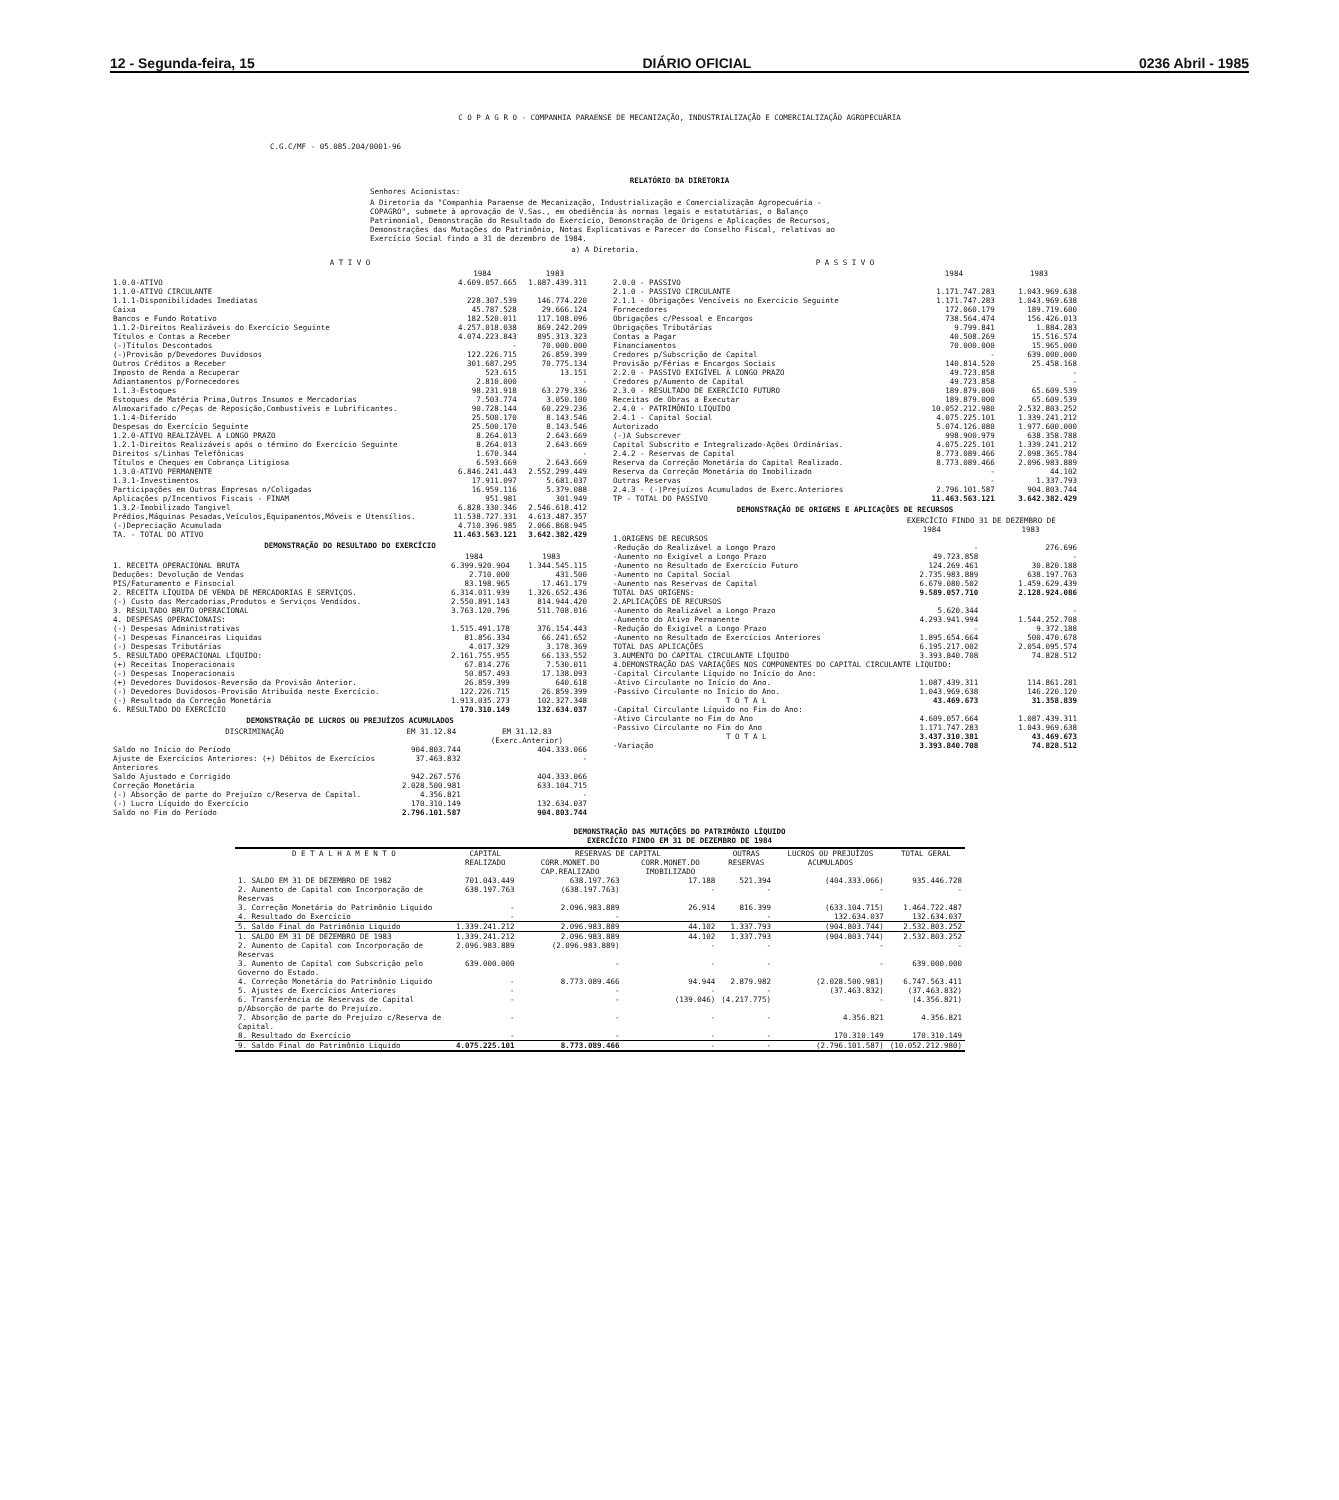12 - Segunda-feira, 15 DIÁRIO OFICIAL 0236 Abril - 1985
C O P A G R O - COMPANHIA PARAENSE DE MECANIZAÇÃO, INDUSTRIALIZAÇÃO E COMERCIALIZAÇÃO AGROPECUÁRIA
C.G.C/MF - 05.085.204/0001-96
RELATÓRIO DA DIRETORIA
Senhores Acionistas:
A Diretoria da "Companhia Paraense de Mecanização, Industrialização e Comercialização Agropecuária - COPAGRO", submete à aprovação de V.Sas., em obediência às normas legais e estatutárias, o Balanço Patrimonial, Demonstração do Resultado do Exercício, Demonstração de Origens e Aplicações de Recursos, Demonstrações das Mutações do Patrimônio, Notas Explicativas e Parecer do Conselho Fiscal, relativas ao Exercício Social findo a 31 de dezembro de 1984.
a) A Diretoria.
A T I V O
| | 1984 | 1983 |
| --- | --- | --- |
| 1.0.0-ATIVO | 4.609.057.665 | 1.087.439.311 |
| 1.1.0-ATIVO CIRCULANTE | | |
| 1.1.1-Disponibilidades Imediatas | 228.307.539 | 146.774.220 |
| Caixa | 45.787.528 | 29.666.124 |
| Bancos e Fundo Rotativo | 182.520.011 | 117.108.096 |
| 1.1.2-Direitos Realizáveis do Exercício Seguinte | 4.257.018.038 | 869.242.209 |
| Títulos e Contas a Receber | 4.074.223.843 | 895.313.323 |
| (-)Títulos Descontados | - | 70.000.000 |
| (-)Provisão p/Devedores Duvidosos | 122.226.715 | 26.859.399 |
| Outros Créditos a Receber | 301.687.295 | 70.775.134 |
| Imposto de Renda a Recuperar | 523.615 | 13.151 |
| Adiantamentos p/Fornecedores | 2.810.000 | - |
| 1.1.3-Estoques | 98.231.918 | 63.279.336 |
| Estoques de Matéria Prima,Outros Insumos e Mercadorias | 7.503.774 | 3.050.100 |
| Almoxarifado c/Peças de Reposição,Combustíveis e Lubrificantes. | 90.728.144 | 60.229.236 |
| 1.1.4-Diferido | 25.500.170 | 8.143.546 |
| Despesas do Exercício Seguinte | 25.500.170 | 8.143.546 |
| 1.2.0-ATIVO REALIZÁVEL A LONGO PRAZO | 8.264.013 | 2.643.669 |
| 1.2.1-Direitos Realizáveis após o término do Exercício Seguinte | 8.264.013 | 2.643.669 |
| Direitos s/Linhas Telefônicas | 1.670.344 | - |
| Títulos e Cheques em Cobrança Litigiosa | 6.593.669 | 2.643.669 |
| 1.3.0-ATIVO PERMANENTE | 6.846.241.443 | 2.552.299.449 |
| 1.3.1-Investimentos | 17.911.097 | 5.681.037 |
| Participações em Outras Empresas n/Coligadas | 16.959.116 | 5.379.088 |
| Aplicações p/Incentivos Fiscais - FINAM | 951.981 | 301.949 |
| 1.3.2-Imobilizado Tangivel | 6.828.330.346 | 2.546.618.412 |
| Prédios,Máquinas Pesadas,Veículos,Equipamentos,Móveis e Utensílios. | 11.538.727.331 | 4.613.487.357 |
| (-)Depreciação Acumulada | 4.710.396.985 | 2.066.868.945 |
| TA. - TOTAL DO ATIVO | 11.463.563.121 | 3.642.382.429 |
DEMONSTRAÇÃO DO RESULTADO DO EXERCÍCIO
| | 1984 | 1983 |
| --- | --- | --- |
| 1. RECEITA OPERACIONAL BRUTA | 6.399.920.904 | 1.344.545.115 |
| Deduções: Devolução de Vendas | 2.710.000 | 431.500 |
| PIS/Faturamento e Finsocial | 83.198.965 | 17.461.179 |
| 2. RECEITA LÍQUIDA DE VENDA DE MERCADORIAS E SERVIÇOS. | 6.314.011.939 | 1.326.652.436 |
| (-) Custo das Mercadorias,Produtos e Serviços Vendidos. | 2.550.891.143 | 814.944.420 |
| 3. RESULTADO BRUTO OPERACIONAL | 3.763.120.796 | 511.708.016 |
| 4. DESPESAS OPERACIONAIS: | | |
| (-) Despesas Administrativas | 1.515.491.178 | 376.154.443 |
| (-) Despesas Financeiras Liquidas | 81.856.334 | 66.241.652 |
| (-) Despesas Tributárias | 4.017.329 | 3.178.369 |
| 5. RESULTADO OPERACIONAL LÍQUIDO: | 2.161.755.955 | 66.133.552 |
| (+) Receitas Inoperacionais | 67.814.276 | 7.530.011 |
| (-) Despesas Inoperacionais | 50.857.493 | 17.138.093 |
| (+) Devedores Duvidosos-Reversão da Provisão Anterior. | 26.859.399 | 640.618 |
| (-) Devedores Duvidosos-Provisão Atribuída neste Exercício. | 122.226.715 | 26.859.399 |
| (-) Resultado da Correção Monetária | 1.913.035.273 | 102.327.348 |
| 6. RESULTADO DO EXERCÍCIO | 170.310.149 | 132.634.037 |
DEMONSTRAÇÃO DE LUCROS OU PREJUÍZOS ACUMULADOS
| DISCRIMINAÇÃO | EM 31.12.84 | EM 31.12.83 (Exerc.Anterior) |
| --- | --- | --- |
| Saldo no Início do Período | 904.803.744 | 404.333.066 |
| Ajuste de Exercícios Anteriores: (+) Débitos de Exercícios Anteriores | 37.463.832 | - |
| Saldo Ajustado e Corrigido | 942.267.576 | 404.333.066 |
| Correção Monetária | 2.028.500.981 | 633.104.715 |
| (-) Absorção de parte do Prejuízo c/Reserva de Capital. | 4.356.821 | - |
| (-) Lucro Líquido do Exercício | 170.310.149 | 132.634.037 |
| Saldo no Fim do Período | 2.796.101.587 | 904.803.744 |
P A S S I V O
| | 1984 | 1983 |
| --- | --- | --- |
| 2.0.0 - PASSIVO | | |
| 2.1.0 - PASSIVO CIRCULANTE | 1.171.747.283 | 1.043.969.638 |
| 2.1.1 - Obrigações Vencíveis no Exercício Seguinte | 1.171.747.283 | 1.043.969.638 |
| Fornecedores | 172.060.179 | 189.719.600 |
| Obrigações c/Pessoal e Encargos | 738.564.474 | 156.426.013 |
| Obrigações Tributárias | 9.799.841 | 1.884.283 |
| Contas a Pagar | 40.508.269 | 15.516.574 |
| Financiamentos | 70.000.000 | 15.965.000 |
| Credores p/Subscrição de Capital | - | 639.000.000 |
| Provisão p/Férias e Encargos Sociais | 140.814.520 | 25.458.168 |
| 2.2.0 - PASSIVO EXIGÍVEL A LONGO PRAZO | 49.723.858 | - |
| Credores p/Aumento de Capital | 49.723.858 | - |
| 2.3.0 - RESULTADO DE EXERCÍCIO FUTURO | 189.879.000 | 65.609.539 |
| Receitas de Obras a Executar | 189.879.000 | 65.609.539 |
| 2.4.0 - PATRIMÔNIO LIQUIDO | 10.052.212.980 | 2.532.803.252 |
| 2.4.1 - Capital Social | 4.075.225.101 | 1.339.241.212 |
| Autorizado | 5.074.126.080 | 1.977.600.000 |
| (-)A Subscrever | 998.900.979 | 638.358.788 |
| Capital Subscrito e Integralizado-Ações Ordinárias. | 4.075.225.101 | 1.339.241.212 |
| 2.4.2 - Reservas de Capital | 8.773.089.466 | 2.098.365.784 |
| Reserva da Correção Monetária do Capital Realizado. | 8.773.089.466 | 2.096.983.889 |
| Reserva da Correção Monetária do Imobilizado | - | 44.102 |
| Outras Reservas | - | 1.337.793 |
| 2.4.3 - (-)Prejuízos Acumulados de Exerc.Anteriores | 2.796.101.587 | 904.803.744 |
| TP - TOTAL DO PASSIVO | 11.463.563.121 | 3.642.382.429 |
DEMONSTRAÇÃO DE ORIGENS E APLICAÇÕES DE RECURSOS
| | EXERCÍCIO FINDO 31 DE DEZEMBRO DE | |
| --- | --- | --- |
| | 1984 | 1983 |
| 1.ORIGENS DE RECURSOS | | |
| -Redução do Realizável a Longo Prazo | - | 276.696 |
| -Aumento no Exigível a Longo Prazo | 49.723.858 | - |
| -Aumento no Resultado de Exercício Futuro | 124.269.461 | 30.820.188 |
| -Aumento no Capital Social | 2.735.983.889 | 638.197.763 |
| -Aumento nas Reservas de Capital | 6.679.080.502 | 1.459.629.439 |
| TOTAL DAS ORIGENS: | 9.589.057.710 | 2.128.924.086 |
| 2.APLICAÇÕES DE RECURSOS | | |
| -Aumento do Realizável a Longo Prazo | 5.620.344 | - |
| -Aumento do Ativo Permanente | 4.293.941.994 | 1.544.252.708 |
| -Redução do Exigível a Longo Prazo | - | 9.372.188 |
| -Aumento no Resultado de Exercícios Anteriores | 1.895.654.664 | 500.470.678 |
| TOTAL DAS APLICAÇÕES | 6.195.217.002 | 2.054.095.574 |
| 3.AUMENTO DO CAPITAL CIRCULANTE LÍQUIDO | 3.393.840.708 | 74.828.512 |
| 4.DEMONSTRAÇÃO DAS VARIAÇÕES NOS COMPONENTES DO CAPITAL CIRCULANTE LIQUIDO: | | |
| -Capital Circulante Líquido no Início do Ano: | | |
| -Ativo Circulante no Início do Ano. | 1.087.439.311 | 114.861.281 |
| -Passivo Circulante no Início do Ano. | 1.043.969.638 | 146.220.120 |
| T O T A L | 43.469.673 | 31.358.839 |
| -Capital Circulante Líquido no Fim do Ano: | | |
| -Ativo Circulante no Fim do Ano | 4.609.057.664 | 1.087.439.311 |
| -Passivo Circulante no Fim do Ano | 1.171.747.283 | 1.043.969.638 |
| T O T A L | 3.437.310.381 | 43.469.673 |
| -Variação | 3.393.840.708 | 74.828.512 |
DEMONSTRAÇÃO DAS MUTAÇÕES DO PATRIMÔNIO LÍQUIDO
EXERCÍCIO FINDO EM 31 DE DEZEMBRO DE 1984
| D E T A L H A M E N T O | CAPITAL | RESERVAS DE CAPITAL | | OUTRAS | LUCROS OU PREJUÍZOS ACUMULADOS | TOTAL GERAL |
| --- | --- | --- | --- | --- | --- | --- |
| | REALIZADO | CORR.MONET.DO CAP.REALIZADO | CORR.MONET.DO IMOBILIZADO | RESERVAS | | |
| 1. SALDO EM 31 DE DEZEMBRO DE 1982 | 701.043.449 | 638.197.763 | 17.188 | 521.394 | (404.333.066) | 935.446.728 |
| 2. Aumento de Capital com Incorporação de Reservas | 638.197.763 | (638.197.763) | - | - | - | - |
| 3. Correção Monetária do Patrimônio Liquido | - | 2.096.983.889 | 26.914 | 816.399 | (633.104.715) | 1.464.722.487 |
| 4. Resultado do Exercício | - | - | | - | 132.634.037 | 132.634.037 |
| 5. Saldo Final do Patrimônio Liquido | 1.339.241.212 | 2.096.983.889 | 44.102 | 1.337.793 | (904.803.744) | 2.532.803.252 |
| 1. SALDO EM 31 DE DEZEMBRO DE 1983 | 1.339.241.212 | 2.096.983.889 | 44.102 | 1.337.793 | (904.803.744) | 2.532.803.252 |
| 2. Aumento de Capital com Incorporação de Reservas | 2.096.983.889 | (2.096.983.889) | - | - | - | - |
| 3. Aumento de Capital com Subscrição pelo Governo do Estado. | 639.000.000 | - | - | - | - | 639.000.000 |
| 4. Correção Monetária do Patrimônio Liquido | - | 8.773.089.466 | 94.944 | 2.879.982 | (2.028.500.981) | 6.747.563.411 |
| 5. Ajustes de Exercícios Anteriores | - | - | - | - | (37.463.832) | (37.463.832) |
| 6. Transferência de Reservas de Capital p/Absorção de parte do Prejuízo. | - | - | (139.046) | (4.217.775) | - | (4.356.821) |
| 7. Absorção de parte do Prejuízo c/Reserva de Capital. | - | - | - | - | 4.356.821 | 4.356.821 |
| 8. Resultado do Exercício | - | - | - | - | 170.310.149 | 170.310.149 |
| 9. Saldo Final do Patrimônio Liquido | 4.075.225.101 | 8.773.089.466 | - | - | (2.796.101.587) | (10.052.212.980) |